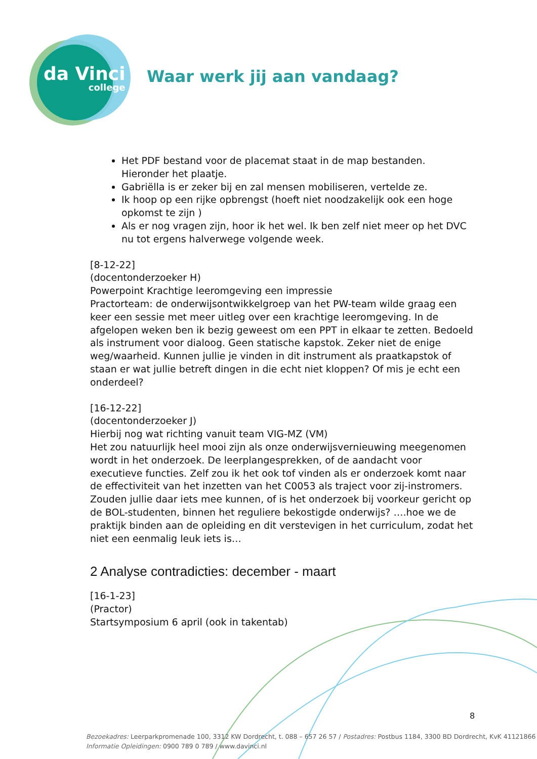da Vinci
college
Waar werk jij aan vandaag?
Het PDF bestand voor de placemat staat in de map bestanden. Hieronder het plaatje.
Gabriëlla is er zeker bij en zal mensen mobiliseren, vertelde ze.
Ik hoop op een rijke opbrengst (hoeft niet noodzakelijk ook een hoge opkomst te zijn )
Als er nog vragen zijn, hoor ik het wel. Ik ben zelf niet meer op het DVC nu tot ergens halverwege volgende week.
[8-12-22]
(docentonderzoeker H)
Powerpoint Krachtige leeromgeving een impressie
Practorteam: de onderwijsontwikkelgroep van het PW-team wilde graag een keer een sessie met meer uitleg over een krachtige leeromgeving. In de afgelopen weken ben ik bezig geweest om een PPT in elkaar te zetten. Bedoeld als instrument voor dialoog. Geen statische kapstok. Zeker niet de enige weg/waarheid. Kunnen jullie je vinden in dit instrument als praatkapstok of staan er wat jullie betreft dingen in die echt niet kloppen? Of mis je echt een onderdeel?
[16-12-22]
(docentonderzoeker J)
Hierbij nog wat richting vanuit team VIG-MZ (VM)
Het zou natuurlijk heel mooi zijn als onze onderwijsvernieuwing meegenomen wordt in het onderzoek. De leerplangesprekken, of de aandacht voor executieve functies. Zelf zou ik het ook tof vinden als er onderzoek komt naar de effectiviteit van het inzetten van het C0053 als traject voor zij-instromers. Zouden jullie daar iets mee kunnen, of is het onderzoek bij voorkeur gericht op de BOL-studenten, binnen het reguliere bekostigde onderwijs? ….hoe we de praktijk binden aan de opleiding en dit verstevigen in het curriculum, zodat het niet een eenmalig leuk iets is…
2 Analyse contradicties: december - maart
[16-1-23]
(Practor)
Startsymposium 6 april (ook in takentab)
8
Bezoekadres: Leerparkpromenade 100, 3312 KW Dordrecht, t. 088 – 657 26 57 / Postadres: Postbus 1184, 3300 BD Dordrecht, KvK 41121866
Informatie Opleidingen: 0900 789 0 789 / www.davinci.nl